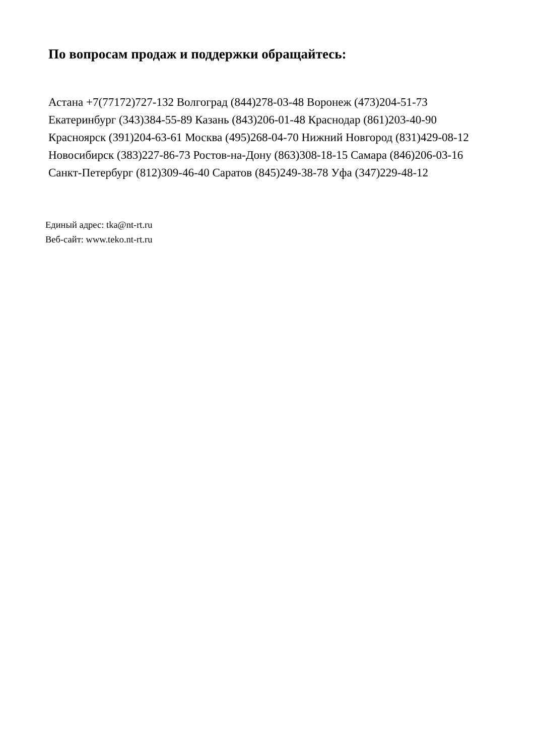По вопросам продаж и поддержки обращайтесь:
Астана +7(77172)727-132 Волгоград (844)278-03-48 Воронеж (473)204-51-73
Екатеринбург (343)384-55-89 Казань (843)206-01-48 Краснодар (861)203-40-90
Красноярск (391)204-63-61 Москва (495)268-04-70 Нижний Новгород (831)429-08-12
Новосибирск (383)227-86-73 Ростов-на-Дону (863)308-18-15 Самара (846)206-03-16
Санкт-Петербург (812)309-46-40 Саратов (845)249-38-78 Уфа (347)229-48-12
Единый адрес: tka@nt-rt.ru
Веб-сайт: www.teko.nt-rt.ru